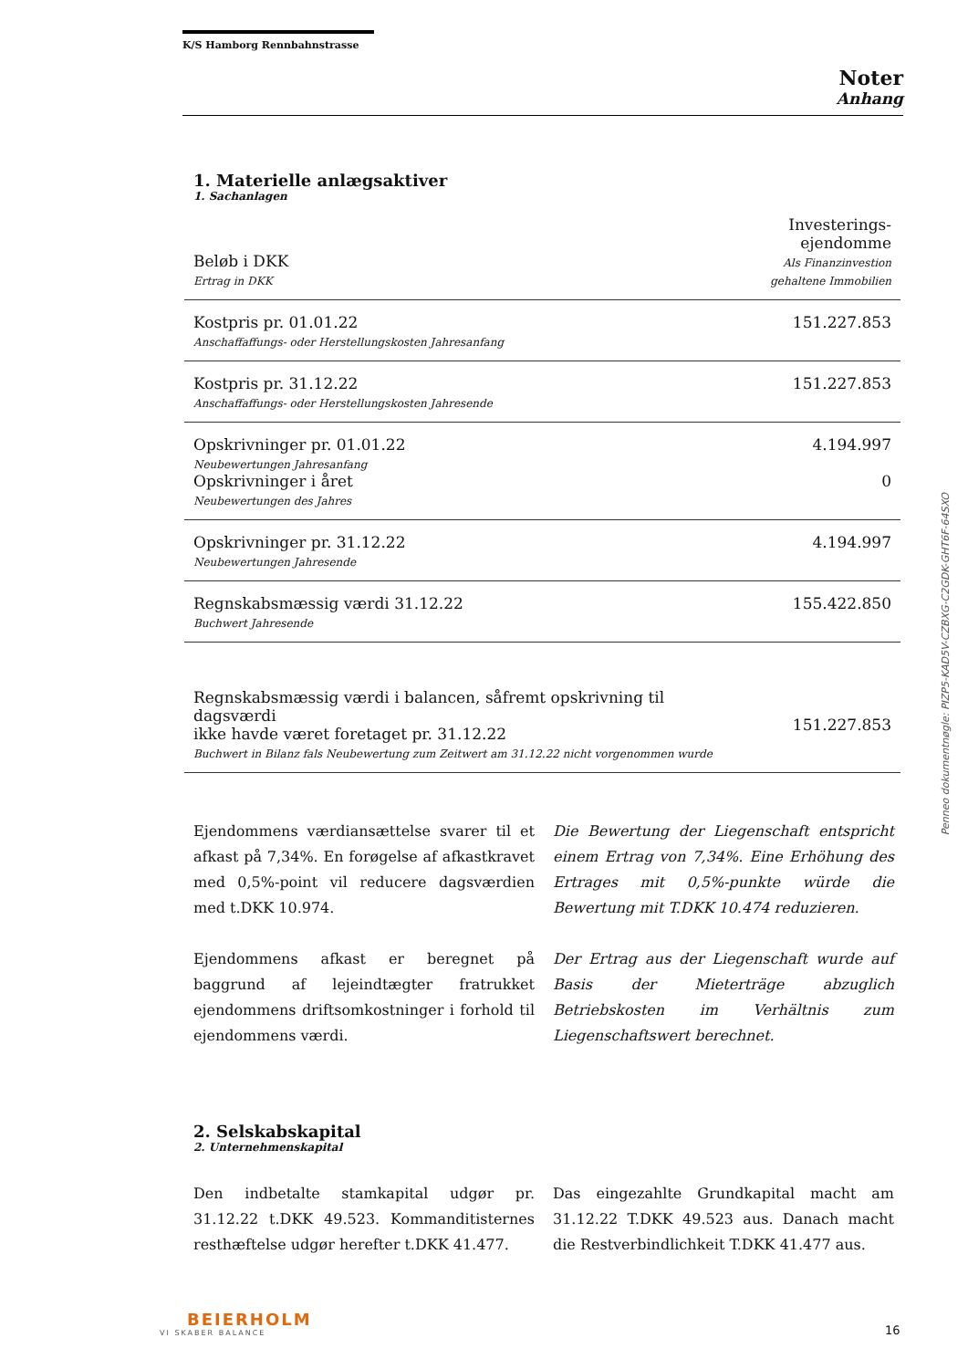K/S Hamborg Rennbahnstrasse
Noter
Anhang
1. Materielle anlægsaktiver
1. Sachanlagen
| Beløb i DKK Ertrag in DKK | Investerings- ejendomme Als Finanzinvestion gehaltene Immobilien |
| Kostpris pr. 01.01.22 Anschaffaffungs- oder Herstellungskosten Jahresanfang | 151.227.853 |
| Kostpris pr. 31.12.22 Anschaffaffungs- oder Herstellungskosten Jahresende | 151.227.853 |
| Opskrivninger pr. 01.01.22 Neubewertungen Jahresanfang Opskrivninger i året Neubewertungen des Jahres | 4.194.997 0 |
| Opskrivninger pr. 31.12.22 Neubewertungen Jahresende | 4.194.997 |
| Regnskabsmæssig værdi 31.12.22 Buchwert Jahresende | 155.422.850 |
| Regnskabsmæssig værdi i balancen, såfremt opskrivning til dagsværdi ikke havde været foretaget pr. 31.12.22 Buchwert in Bilanz fals Neubewertung zum Zeitwert am 31.12.22 nicht vorgenommen wurde | 151.227.853 |
Ejendommens værdiansættelse svarer til et afkast på 7,34%. En forøgelse af afkastkravet med 0,5%-point vil reducere dagsværdien med t.DKK 10.974.
Ejendommens afkast er beregnet på baggrund af lejeindtægter fratrukket ejendommens driftsomkostninger i forhold til ejendommens værdi.
Die Bewertung der Liegenschaft entspricht einem Ertrag von 7,34%. Eine Erhöhung des Ertrages mit 0,5%-punkte würde die Bewertung mit T.DKK 10.474 reduzieren.
Der Ertrag aus der Liegenschaft wurde auf Basis der Mieterträge abzuglich Betriebskosten im Verhältnis zum Liegenschaftswert berechnet.
2. Selskabskapital
2. Unternehmenskapital
Den indbetalte stamkapital udgør pr. 31.12.22 t.DKK 49.523. Kommanditisternes resthæftelse udgør herefter t.DKK 41.477.
Das eingezahlte Grundkapital macht am 31.12.22 T.DKK 49.523 aus. Danach macht die Restverbindlichkeit T.DKK 41.477 aus.
Penneo dokumentnøgle: PIZP5-KAD5V-CZBXG-C2GDK-GHT6F-64SXO
BEIERHOLM
VI SKABER BALANCE
16